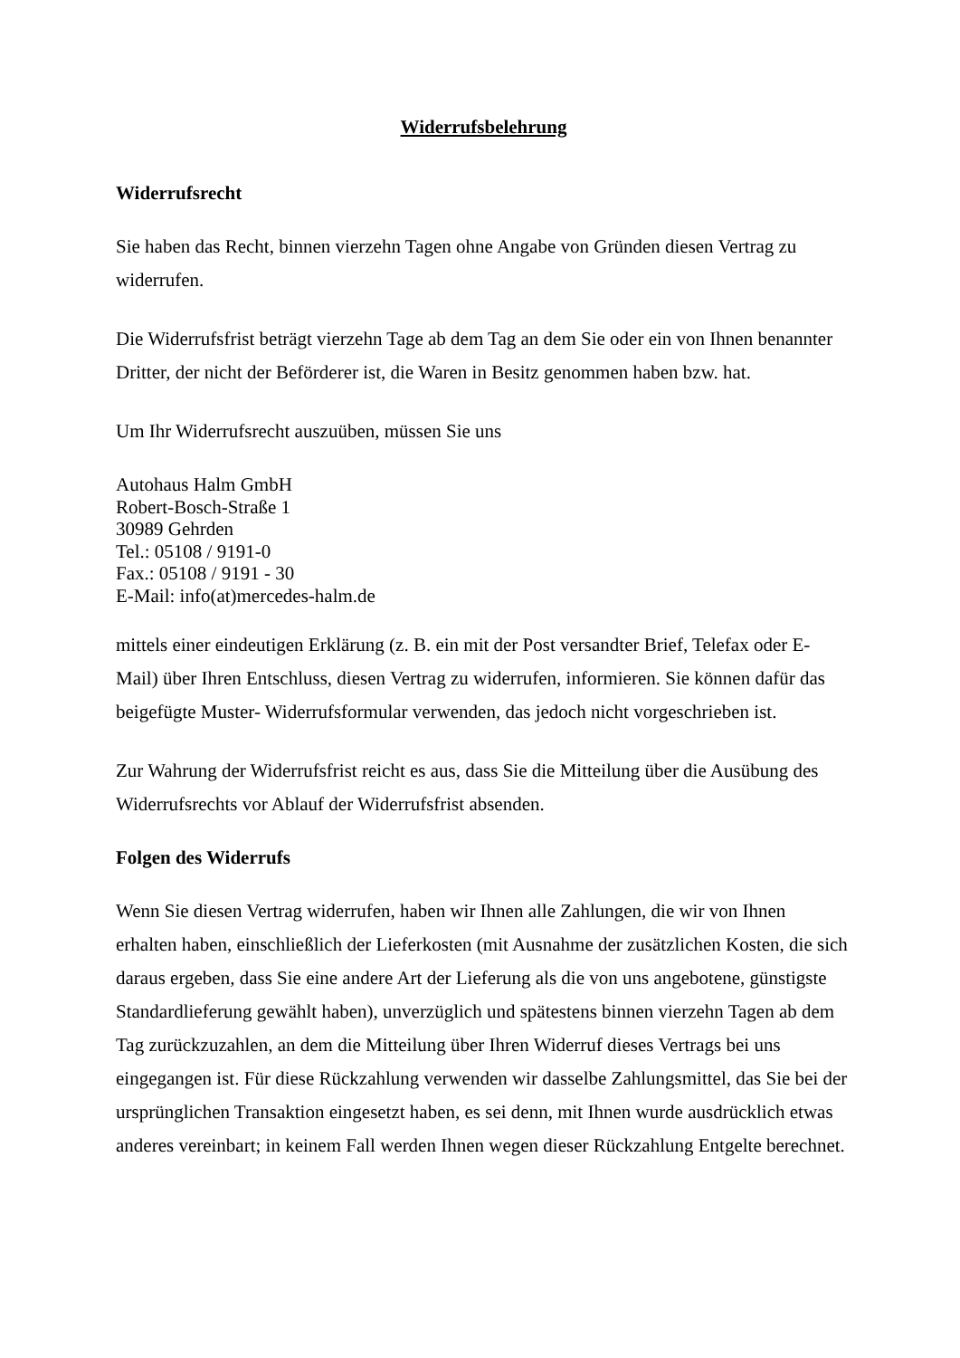Widerrufsbelehrung
Widerrufsrecht
Sie haben das Recht, binnen vierzehn Tagen ohne Angabe von Gründen diesen Vertrag zu widerrufen.
Die Widerrufsfrist beträgt vierzehn Tage ab dem Tag an dem Sie oder ein von Ihnen benannter Dritter, der nicht der Beförderer ist, die Waren in Besitz genommen haben bzw. hat.
Um Ihr Widerrufsrecht auszuüben, müssen Sie uns
Autohaus Halm GmbH
Robert-Bosch-Straße 1
30989 Gehrden
Tel.: 05108 / 9191-0
Fax.: 05108 / 9191 - 30
E-Mail: info(at)mercedes-halm.de
mittels einer eindeutigen Erklärung (z. B. ein mit der Post versandter Brief, Telefax oder E-Mail) über Ihren Entschluss, diesen Vertrag zu widerrufen, informieren. Sie können dafür das beigefügte Muster- Widerrufsformular verwenden, das jedoch nicht vorgeschrieben ist.
Zur Wahrung der Widerrufsfrist reicht es aus, dass Sie die Mitteilung über die Ausübung des Widerrufsrechts vor Ablauf der Widerrufsfrist absenden.
Folgen des Widerrufs
Wenn Sie diesen Vertrag widerrufen, haben wir Ihnen alle Zahlungen, die wir von Ihnen erhalten haben, einschließlich der Lieferkosten (mit Ausnahme der zusätzlichen Kosten, die sich daraus ergeben, dass Sie eine andere Art der Lieferung als die von uns angebotene, günstigste Standardlieferung gewählt haben), unverzüglich und spätestens binnen vierzehn Tagen ab dem Tag zurückzuzahlen, an dem die Mitteilung über Ihren Widerruf dieses Vertrags bei uns eingegangen ist. Für diese Rückzahlung verwenden wir dasselbe Zahlungsmittel, das Sie bei der ursprünglichen Transaktion eingesetzt haben, es sei denn, mit Ihnen wurde ausdrücklich etwas anderes vereinbart; in keinem Fall werden Ihnen wegen dieser Rückzahlung Entgelte berechnet.